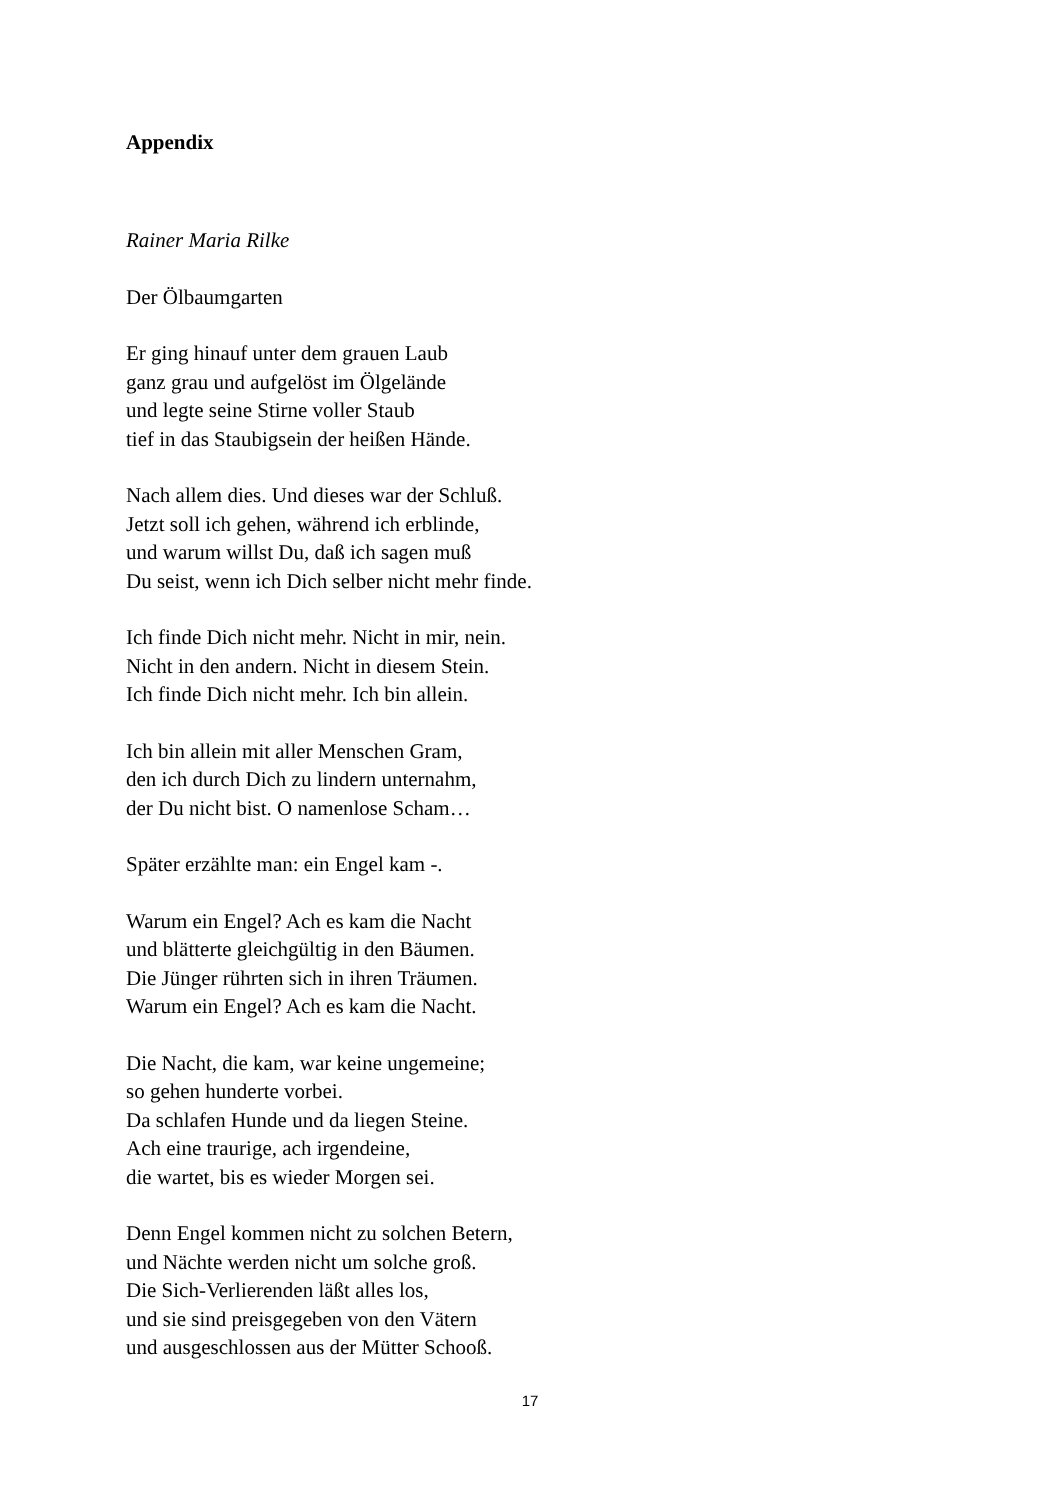Appendix
Rainer Maria Rilke
Der Ölbaumgarten
Er ging hinauf unter dem grauen Laub
ganz grau und aufgelöst im Ölgelände
und legte seine Stirne voller Staub
tief in das Staubigsein der heißen Hände.
Nach allem dies. Und dieses war der Schluß.
Jetzt soll ich gehen, während ich erblinde,
und warum willst Du, daß ich sagen muß
Du seist, wenn ich Dich selber nicht mehr finde.
Ich finde Dich nicht mehr. Nicht in mir, nein.
Nicht in den andern. Nicht in diesem Stein.
Ich finde Dich nicht mehr. Ich bin allein.
Ich bin allein mit aller Menschen Gram,
den ich durch Dich zu lindern unternahm,
der Du nicht bist. O namenlose Scham…
Später erzählte man: ein Engel kam -.
Warum ein Engel? Ach es kam die Nacht
und blätterte gleichgültig in den Bäumen.
Die Jünger rührten sich in ihren Träumen.
Warum ein Engel? Ach es kam die Nacht.
Die Nacht, die kam, war keine ungemeine;
so gehen hunderte vorbei.
Da schlafen Hunde und da liegen Steine.
Ach eine traurige, ach irgendeine,
die wartet, bis es wieder Morgen sei.
Denn Engel kommen nicht zu solchen Betern,
und Nächte werden nicht um solche groß.
Die Sich-Verlierenden läßt alles los,
und sie sind preisgegeben von den Vätern
und ausgeschlossen aus der Mütter Schooß.
17